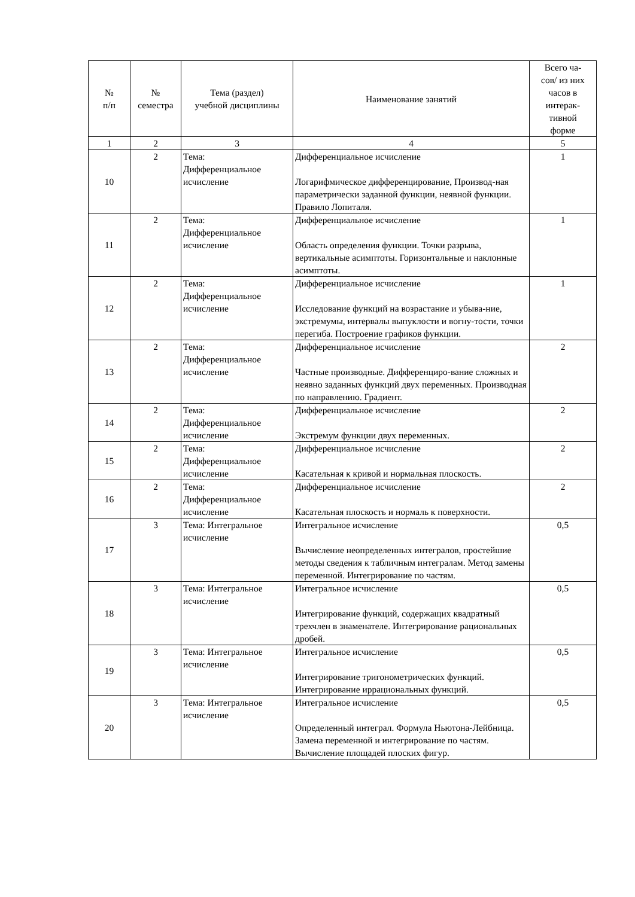| № п/п | № семестра | Тема (раздел) учебной дисциплины | Наименование занятий | Всего ча- сов/ из них часов в интерак- тивной форме |
| --- | --- | --- | --- | --- |
| 1 | 2 | 3 | 4 | 5 |
| 10 | 2 | Тема: Дифференциальное исчисление | Дифференциальное исчисление Логарифмическое дифференцирование, Производ-ная параметрически заданной функции, неявной функции. Правило Лопиталя. | 1 |
| 11 | 2 | Тема: Дифференциальное исчисление | Дифференциальное исчисление Область определения функции. Точки разрыва, вертикальные асимптоты. Горизонтальные и наклонные асимптоты. | 1 |
| 12 | 2 | Тема: Дифференциальное исчисление | Дифференциальное исчисление Исследование функций на возрастание и убыва-ние, экстремумы, интервалы выпуклости и вогну-тости, точки перегиба. Построение графиков функции. | 1 |
| 13 | 2 | Тема: Дифференциальное исчисление | Дифференциальное исчисление Частные производные. Дифференциро-вание сложных и неявно заданных функций двух переменных. Производная по направлению. Градиент. | 2 |
| 14 | 2 | Тема: Дифференциальное исчисление | Дифференциальное исчисление Экстремум функции двух переменных. | 2 |
| 15 | 2 | Тема: Дифференциальное исчисление | Дифференциальное исчисление Касательная к кривой и нормальная плоскость. | 2 |
| 16 | 2 | Тема: Дифференциальное исчисление | Дифференциальное исчисление Касательная плоскость и нормаль к поверхности. | 2 |
| 17 | 3 | Тема: Интегральное исчисление | Интегральное исчисление Вычисление неопределенных интегралов, простейшие методы сведения к табличным интегралам. Метод замены переменной. Интегрирование по частям. | 0,5 |
| 18 | 3 | Тема: Интегральное исчисление | Интегральное исчисление Интегрирование функций, содержащих квадратный трехчлен в знаменателе. Интегрирование рациональных дробей. | 0,5 |
| 19 | 3 | Тема: Интегральное исчисление | Интегральное исчисление Интегрирование тригонометрических функций. Интегрирование иррациональных функций. | 0,5 |
| 20 | 3 | Тема: Интегральное исчисление | Интегральное исчисление Определенный интеграл. Формула Ньютона-Лейбница. Замена переменной и интегрирование по частям. Вычисление площадей плоских фигур. | 0,5 |